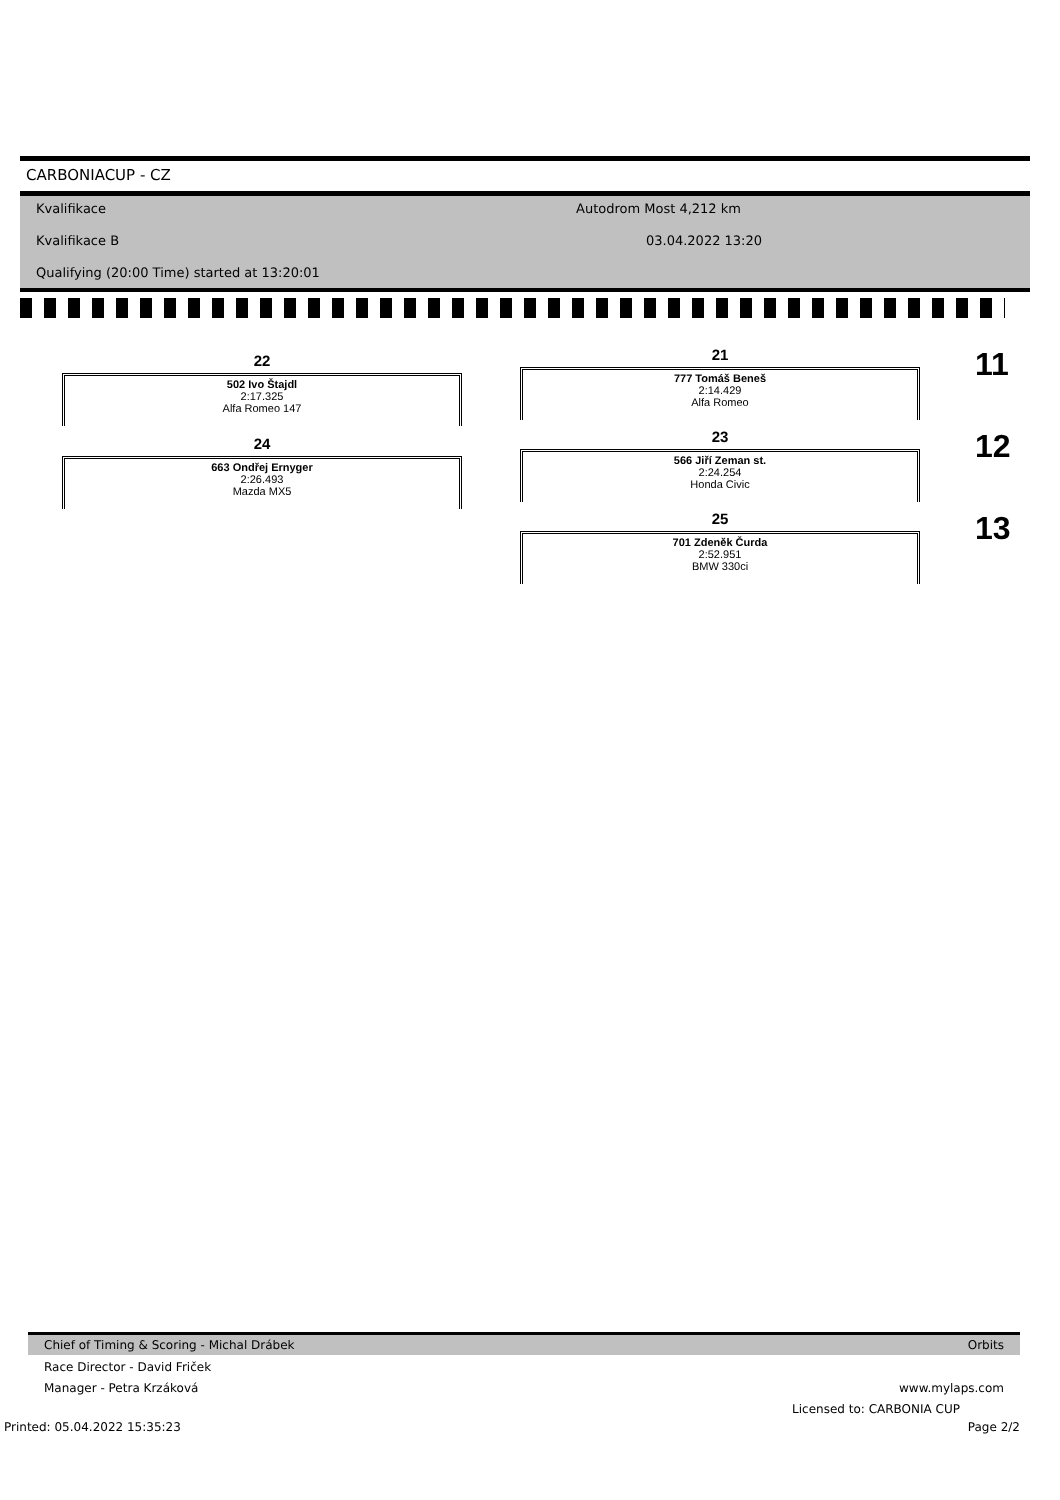CARBONIACUP - CZ
Kvalifikace Autodrom Most 4,212 km
Kvalifikace B 03.04.2022 13:20
Qualifying (20:00 Time) started at 13:20:01
22
502 Ivo Štajdl
2:17.325
Alfa Romeo 147
24
663 Ondřej Ernyger
2:26.493
Mazda MX5
21
777 Tomáš Beneš
2:14.429
Alfa Romeo
11
23
566 Jiří Zeman st.
2:24.254
Honda Civic
12
25
701 Zdeněk Čurda
2:52.951
BMW 330ci
13
Chief of Timing & Scoring - Michal Drábek Orbits
Race Director - David Friček
Manager - Petra Krzáková www.mylaps.com
Licensed to: CARBONIA CUP
Printed: 05.04.2022 15:35:23 Page 2/2